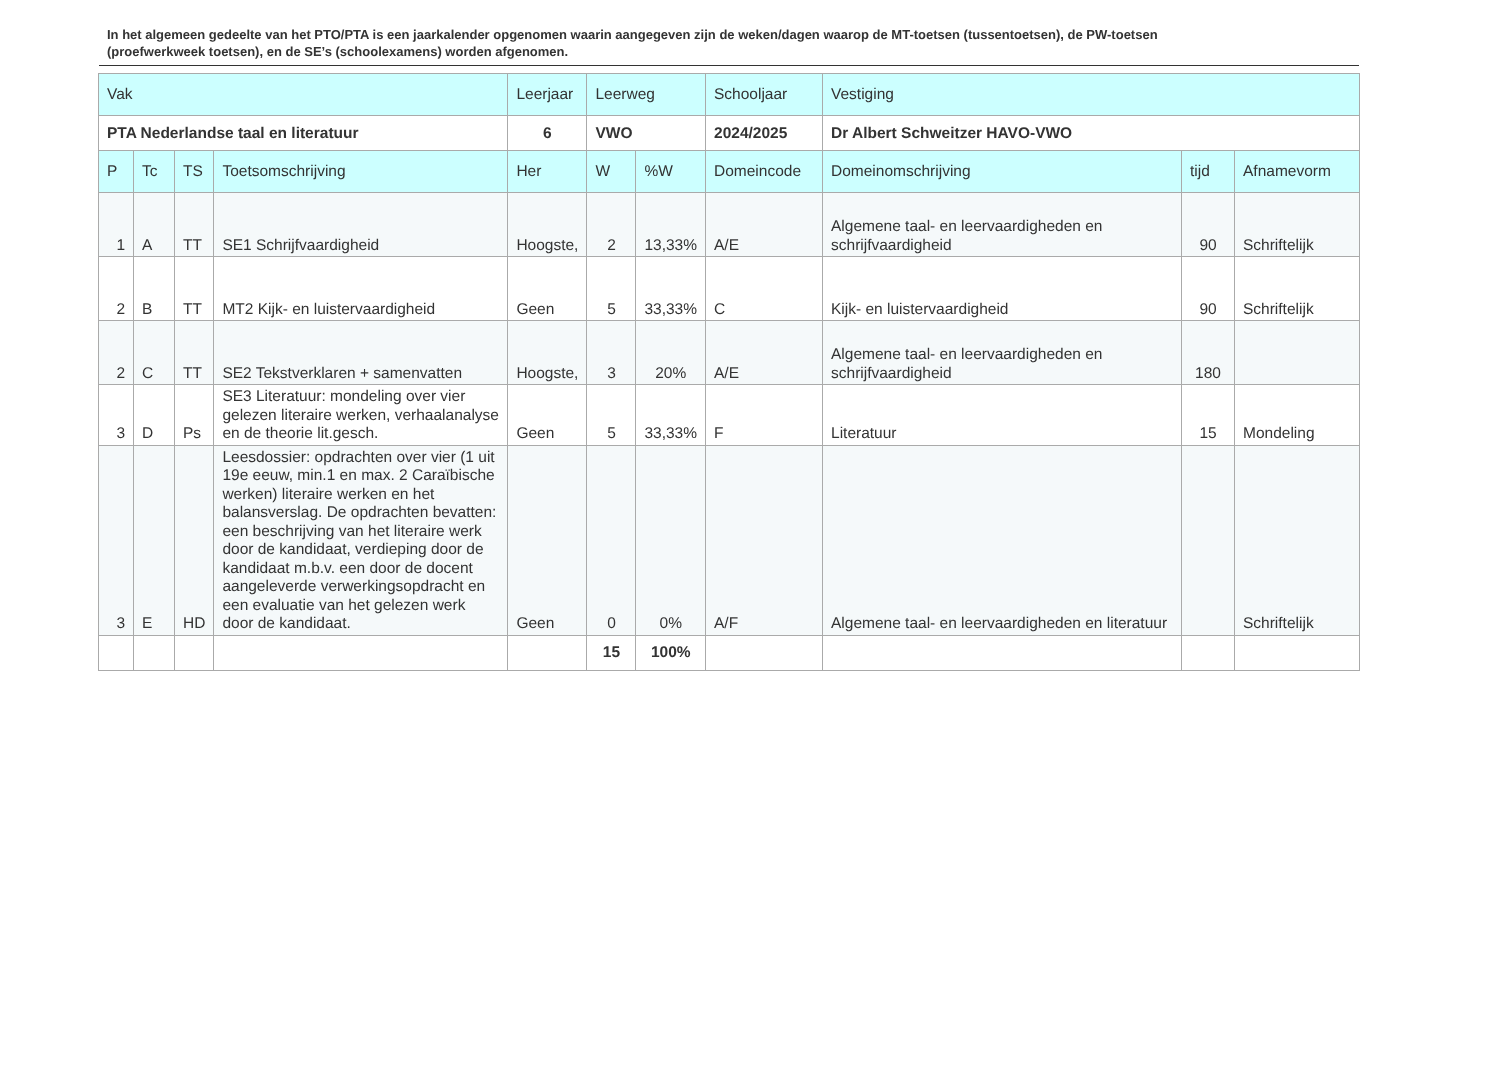In het algemeen gedeelte van het PTO/PTA is een jaarkalender opgenomen waarin aangegeven zijn de weken/dagen waarop de MT-toetsen (tussentoetsen), de PW-toetsen (proefwerkweek toetsen), en de SE’s (schoolexamens) worden afgenomen.
| Vak | | | | Leerjaar | Leerweg | | Schooljaar | Vestiging | | |
| --- | --- | --- | --- | --- | --- | --- | --- | --- | --- | --- |
| PTA Nederlandse taal en literatuur | | | | 6 | VWO | | 2024/2025 | Dr Albert Schweitzer HAVO-VWO | | |
| P | Tc | TS | Toetsomschrijving | Her | W | %W | Domeincode | Domeinomschrijving | tijd | Afnamevorm |
| 1 | A | TT | SE1 Schrijfvaardigheid | Hoogste, | 2 | 13,33% | A/E | Algemene taal- en leervaardigheden en schrijfvaardigheid | 90 | Schriftelijk |
| 2 | B | TT | MT2 Kijk- en luistervaardigheid | Geen | 5 | 33,33% | C | Kijk- en luistervaardigheid | 90 | Schriftelijk |
| 2 | C | TT | SE2 Tekstverklaren + samenvatten | Hoogste, | 3 | 20% | A/E | Algemene taal- en leervaardigheden en schrijfvaardigheid | 180 | |
| 3 | D | Ps | SE3 Literatuur: mondeling over vier gelezen literaire werken, verhaalanalyse en de theorie lit.gesch. | Geen | 5 | 33,33% | F | Literatuur | 15 | Mondeling |
| 3 | E | HD | Leesdossier: opdrachten over vier (1 uit 19e eeuw, min.1 en max. 2 Caraïbische werken) literaire werken en het balansverslag. De opdrachten bevatten: een beschrijving van het literaire werk door de kandidaat, verdieping door de kandidaat m.b.v. een door de docent aangeleverde verwerkingsopdracht en een evaluatie van het gelezen werk door de kandidaat. | Geen | 0 | 0% | A/F | Algemene taal- en leervaardigheden en literatuur | | Schriftelijk |
| | | | | | 15 | 100% | | | | |